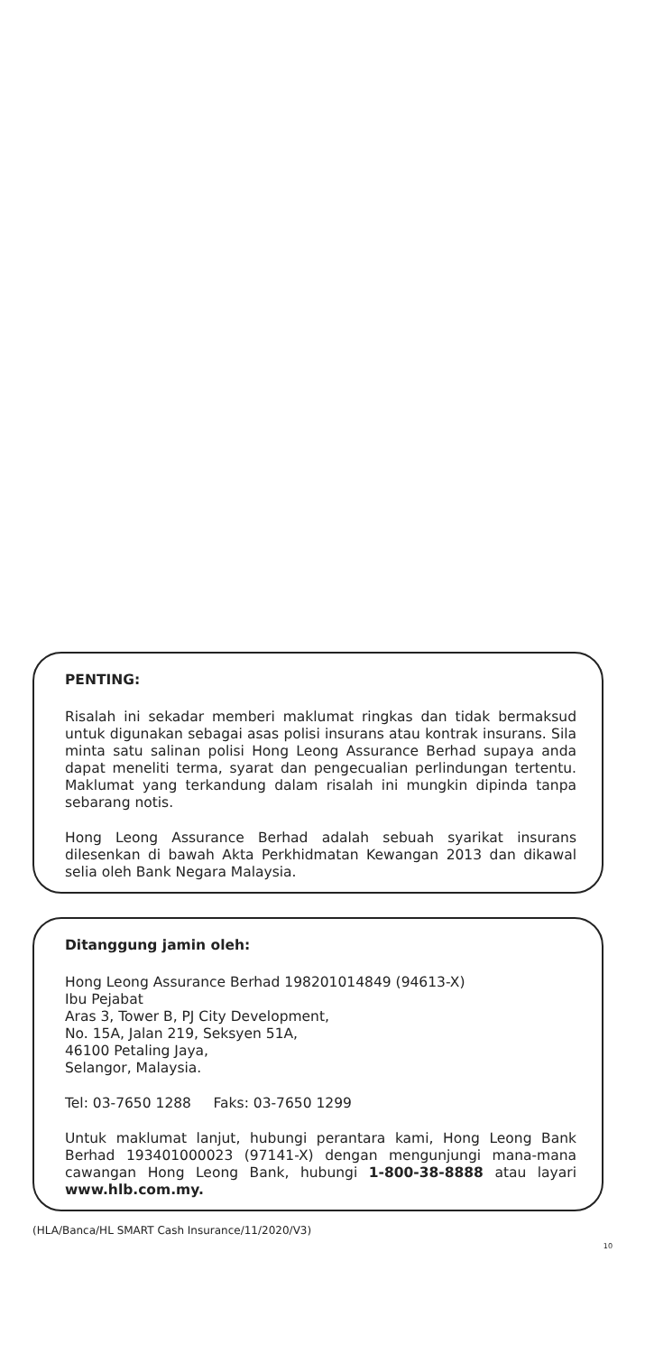PENTING:
Risalah ini sekadar memberi maklumat ringkas dan tidak bermaksud untuk digunakan sebagai asas polisi insurans atau kontrak insurans. Sila minta satu salinan polisi Hong Leong Assurance Berhad supaya anda dapat meneliti terma, syarat dan pengecualian perlindungan tertentu. Maklumat yang terkandung dalam risalah ini mungkin dipinda tanpa sebarang notis.
Hong Leong Assurance Berhad adalah sebuah syarikat insurans dilesenkan di bawah Akta Perkhidmatan Kewangan 2013 dan dikawal selia oleh Bank Negara Malaysia.
Ditanggung jamin oleh:
Hong Leong Assurance Berhad 198201014849 (94613-X)
Ibu Pejabat
Aras 3, Tower B, PJ City Development,
No. 15A, Jalan 219, Seksyen 51A,
46100 Petaling Jaya,
Selangor, Malaysia.
Tel: 03-7650 1288 Faks: 03-7650 1299
Untuk maklumat lanjut, hubungi perantara kami, Hong Leong Bank Berhad 193401000023 (97141-X) dengan mengunjungi mana-mana cawangan Hong Leong Bank, hubungi 1-800-38-8888 atau layari www.hlb.com.my.
(HLA/Banca/HL SMART Cash Insurance/11/2020/V3)
10